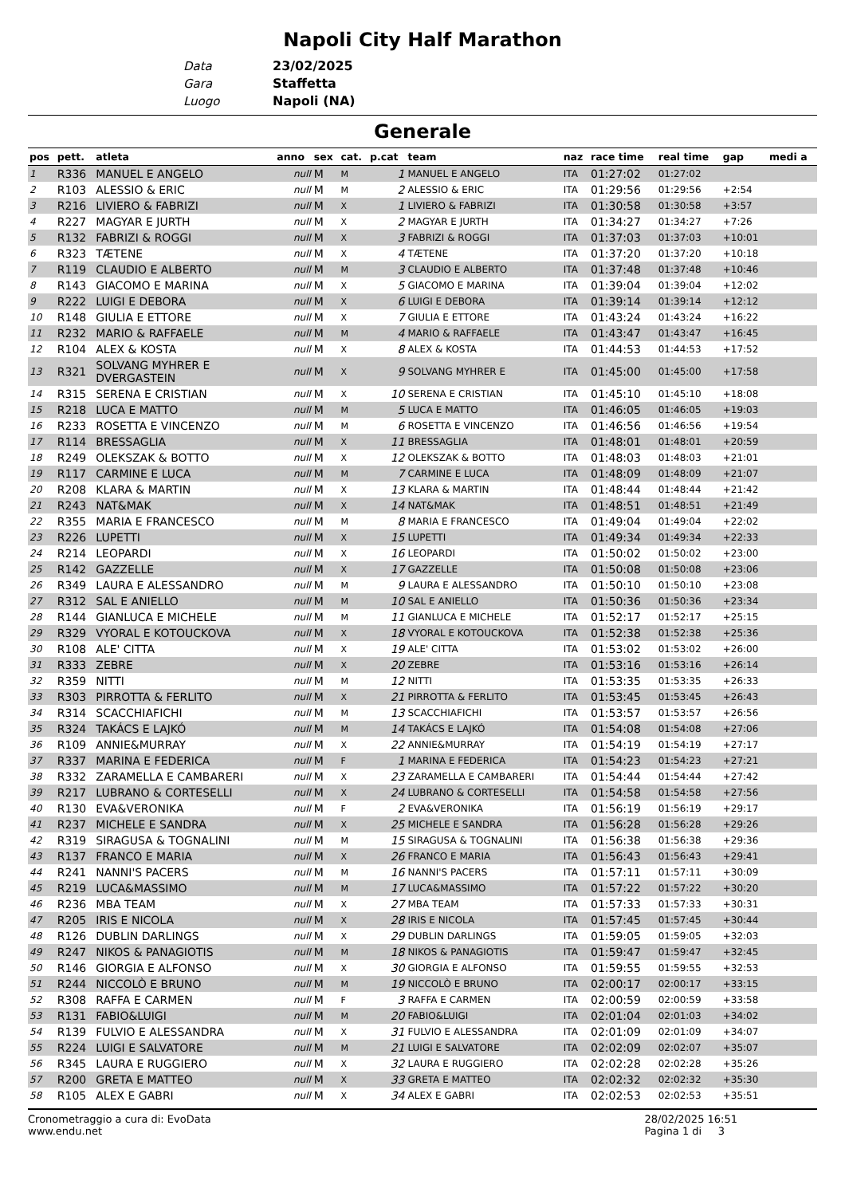Napoli City Half Marathon
Data 23/02/2025
Gara Staffetta
Luogo Napoli (NA)
Generale
| pos | pett. | atleta | anno | sex | cat. | p.cat | team | naz | race time | real time | gap | medi a |
| --- | --- | --- | --- | --- | --- | --- | --- | --- | --- | --- | --- | --- |
| 1 | R336 | MANUEL E ANGELO | null | M | M | 1 | MANUEL E ANGELO | ITA | 01:27:02 | 01:27:02 | | |
| 2 | R103 | ALESSIO & ERIC | null | M | M | 2 | ALESSIO & ERIC | ITA | 01:29:56 | 01:29:56 | +2:54 | |
| 3 | R216 | LIVIERO & FABRIZI | null | M | X | 1 | LIVIERO & FABRIZI | ITA | 01:30:58 | 01:30:58 | +3:57 | |
| 4 | R227 | MAGYAR E JURTH | null | M | X | 2 | MAGYAR E JURTH | ITA | 01:34:27 | 01:34:27 | +7:26 | |
| 5 | R132 | FABRIZI & ROGGI | null | M | X | 3 | FABRIZI & ROGGI | ITA | 01:37:03 | 01:37:03 | +10:01 | |
| 6 | R323 | TÆTENE | null | M | X | 4 | TÆTENE | ITA | 01:37:20 | 01:37:20 | +10:18 | |
| 7 | R119 | CLAUDIO E ALBERTO | null | M | M | 3 | CLAUDIO E ALBERTO | ITA | 01:37:48 | 01:37:48 | +10:46 | |
| 8 | R143 | GIACOMO E MARINA | null | M | X | 5 | GIACOMO E MARINA | ITA | 01:39:04 | 01:39:04 | +12:02 | |
| 9 | R222 | LUIGI E DEBORA | null | M | X | 6 | LUIGI E DEBORA | ITA | 01:39:14 | 01:39:14 | +12:12 | |
| 10 | R148 | GIULIA E ETTORE | null | M | X | 7 | GIULIA E ETTORE | ITA | 01:43:24 | 01:43:24 | +16:22 | |
| 11 | R232 | MARIO & RAFFAELE | null | M | M | 4 | MARIO & RAFFAELE | ITA | 01:43:47 | 01:43:47 | +16:45 | |
| 12 | R104 | ALEX & KOSTA | null | M | X | 8 | ALEX & KOSTA | ITA | 01:44:53 | 01:44:53 | +17:52 | |
| 13 | R321 | SOLVANG MYHRER E DVERGASTEIN | null | M | X | 9 | SOLVANG MYHRER E | ITA | 01:45:00 | 01:45:00 | +17:58 | |
| 14 | R315 | SERENA E CRISTIAN | null | M | X | 10 | SERENA E CRISTIAN | ITA | 01:45:10 | 01:45:10 | +18:08 | |
| 15 | R218 | LUCA E MATTO | null | M | M | 5 | LUCA E MATTO | ITA | 01:46:05 | 01:46:05 | +19:03 | |
| 16 | R233 | ROSETTA E VINCENZO | null | M | M | 6 | ROSETTA E VINCENZO | ITA | 01:46:56 | 01:46:56 | +19:54 | |
| 17 | R114 | BRESSAGLIA | null | M | X | 11 | BRESSAGLIA | ITA | 01:48:01 | 01:48:01 | +20:59 | |
| 18 | R249 | OLEKSZAK & BOTTO | null | M | X | 12 | OLEKSZAK & BOTTO | ITA | 01:48:03 | 01:48:03 | +21:01 | |
| 19 | R117 | CARMINE E LUCA | null | M | M | 7 | CARMINE E LUCA | ITA | 01:48:09 | 01:48:09 | +21:07 | |
| 20 | R208 | KLARA & MARTIN | null | M | X | 13 | KLARA & MARTIN | ITA | 01:48:44 | 01:48:44 | +21:42 | |
| 21 | R243 | NAT&MAK | null | M | X | 14 | NAT&MAK | ITA | 01:48:51 | 01:48:51 | +21:49 | |
| 22 | R355 | MARIA E FRANCESCO | null | M | M | 8 | MARIA E FRANCESCO | ITA | 01:49:04 | 01:49:04 | +22:02 | |
| 23 | R226 | LUPETTI | null | M | X | 15 | LUPETTI | ITA | 01:49:34 | 01:49:34 | +22:33 | |
| 24 | R214 | LEOPARDI | null | M | X | 16 | LEOPARDI | ITA | 01:50:02 | 01:50:02 | +23:00 | |
| 25 | R142 | GAZZELLE | null | M | X | 17 | GAZZELLE | ITA | 01:50:08 | 01:50:08 | +23:06 | |
| 26 | R349 | LAURA E ALESSANDRO | null | M | M | 9 | LAURA E ALESSANDRO | ITA | 01:50:10 | 01:50:10 | +23:08 | |
| 27 | R312 | SAL E ANIELLO | null | M | M | 10 | SAL E ANIELLO | ITA | 01:50:36 | 01:50:36 | +23:34 | |
| 28 | R144 | GIANLUCA E MICHELE | null | M | M | 11 | GIANLUCA E MICHELE | ITA | 01:52:17 | 01:52:17 | +25:15 | |
| 29 | R329 | VYORAL E KOTOUCKOVA | null | M | X | 18 | VYORAL E KOTOUCKOVA | ITA | 01:52:38 | 01:52:38 | +25:36 | |
| 30 | R108 | ALE' CITTA | null | M | X | 19 | ALE' CITTA | ITA | 01:53:02 | 01:53:02 | +26:00 | |
| 31 | R333 | ZEBRE | null | M | X | 20 | ZEBRE | ITA | 01:53:16 | 01:53:16 | +26:14 | |
| 32 | R359 | NITTI | null | M | M | 12 | NITTI | ITA | 01:53:35 | 01:53:35 | +26:33 | |
| 33 | R303 | PIRROTTA & FERLITO | null | M | X | 21 | PIRROTTA & FERLITO | ITA | 01:53:45 | 01:53:45 | +26:43 | |
| 34 | R314 | SCACCHIAFICHI | null | M | M | 13 | SCACCHIAFICHI | ITA | 01:53:57 | 01:53:57 | +26:56 | |
| 35 | R324 | TAKÁCS E LAJKÓ | null | M | M | 14 | TAKÁCS E LAJKÓ | ITA | 01:54:08 | 01:54:08 | +27:06 | |
| 36 | R109 | ANNIE&MURRAY | null | M | X | 22 | ANNIE&MURRAY | ITA | 01:54:19 | 01:54:19 | +27:17 | |
| 37 | R337 | MARINA E FEDERICA | null | M | F | 1 | MARINA E FEDERICA | ITA | 01:54:23 | 01:54:23 | +27:21 | |
| 38 | R332 | ZARAMELLA E CAMBARERI | null | M | X | 23 | ZARAMELLA E CAMBARERI | ITA | 01:54:44 | 01:54:44 | +27:42 | |
| 39 | R217 | LUBRANO & CORTESELLI | null | M | X | 24 | LUBRANO & CORTESELLI | ITA | 01:54:58 | 01:54:58 | +27:56 | |
| 40 | R130 | EVA&VERONIKA | null | M | F | 2 | EVA&VERONIKA | ITA | 01:56:19 | 01:56:19 | +29:17 | |
| 41 | R237 | MICHELE E SANDRA | null | M | X | 25 | MICHELE E SANDRA | ITA | 01:56:28 | 01:56:28 | +29:26 | |
| 42 | R319 | SIRAGUSA & TOGNALINI | null | M | M | 15 | SIRAGUSA & TOGNALINI | ITA | 01:56:38 | 01:56:38 | +29:36 | |
| 43 | R137 | FRANCO E MARIA | null | M | X | 26 | FRANCO E MARIA | ITA | 01:56:43 | 01:56:43 | +29:41 | |
| 44 | R241 | NANNI'S PACERS | null | M | M | 16 | NANNI'S PACERS | ITA | 01:57:11 | 01:57:11 | +30:09 | |
| 45 | R219 | LUCA&MASSIMO | null | M | M | 17 | LUCA&MASSIMO | ITA | 01:57:22 | 01:57:22 | +30:20 | |
| 46 | R236 | MBA TEAM | null | M | X | 27 | MBA TEAM | ITA | 01:57:33 | 01:57:33 | +30:31 | |
| 47 | R205 | IRIS E NICOLA | null | M | X | 28 | IRIS E NICOLA | ITA | 01:57:45 | 01:57:45 | +30:44 | |
| 48 | R126 | DUBLIN DARLINGS | null | M | X | 29 | DUBLIN DARLINGS | ITA | 01:59:05 | 01:59:05 | +32:03 | |
| 49 | R247 | NIKOS & PANAGIOTIS | null | M | M | 18 | NIKOS & PANAGIOTIS | ITA | 01:59:47 | 01:59:47 | +32:45 | |
| 50 | R146 | GIORGIA E ALFONSO | null | M | X | 30 | GIORGIA E ALFONSO | ITA | 01:59:55 | 01:59:55 | +32:53 | |
| 51 | R244 | NICCOLÒ E BRUNO | null | M | M | 19 | NICCOLÒ E BRUNO | ITA | 02:00:17 | 02:00:17 | +33:15 | |
| 52 | R308 | RAFFA E CARMEN | null | M | F | 3 | RAFFA E CARMEN | ITA | 02:00:59 | 02:00:59 | +33:58 | |
| 53 | R131 | FABIO&LUIGI | null | M | M | 20 | FABIO&LUIGI | ITA | 02:01:04 | 02:01:03 | +34:02 | |
| 54 | R139 | FULVIO E ALESSANDRA | null | M | X | 31 | FULVIO E ALESSANDRA | ITA | 02:01:09 | 02:01:09 | +34:07 | |
| 55 | R224 | LUIGI E SALVATORE | null | M | M | 21 | LUIGI E SALVATORE | ITA | 02:02:09 | 02:02:07 | +35:07 | |
| 56 | R345 | LAURA E RUGGIERO | null | M | X | 32 | LAURA E RUGGIERO | ITA | 02:02:28 | 02:02:28 | +35:26 | |
| 57 | R200 | GRETA E MATTEO | null | M | X | 33 | GRETA E MATTEO | ITA | 02:02:32 | 02:02:32 | +35:30 | |
| 58 | R105 | ALEX E GABRI | null | M | X | 34 | ALEX E GABRI | ITA | 02:02:53 | 02:02:53 | +35:51 | |
Cronometraggio a cura di: EvoData
www.endu.net
28/02/2025 16:51
Pagina 1 di 3